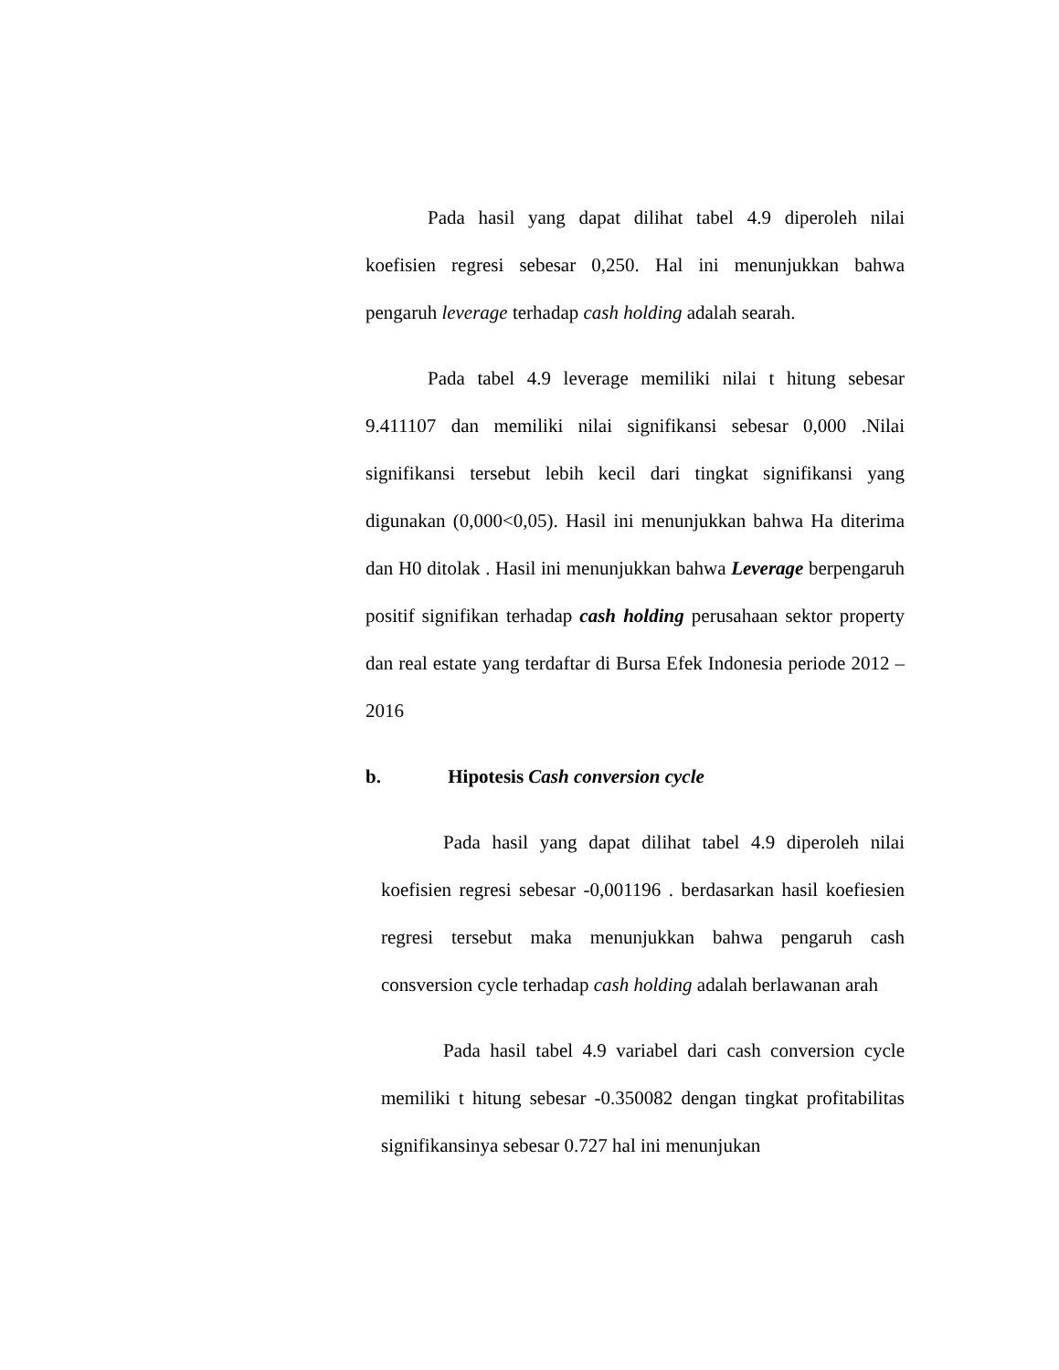Pada hasil yang dapat dilihat tabel 4.9 diperoleh nilai koefisien regresi sebesar 0,250. Hal ini menunjukkan bahwa pengaruh leverage terhadap cash holding adalah searah.
Pada tabel 4.9 leverage memiliki nilai t hitung sebesar 9.411107 dan memiliki nilai signifikansi sebesar 0,000 .Nilai signifikansi tersebut lebih kecil dari tingkat signifikansi yang digunakan (0,000<0,05). Hasil ini menunjukkan bahwa Ha diterima dan H0 ditolak . Hasil ini menunjukkan bahwa Leverage berpengaruh positif signifikan terhadap cash holding perusahaan sektor property dan real estate yang terdaftar di Bursa Efek Indonesia periode 2012 – 2016
b. Hipotesis Cash conversion cycle
Pada hasil yang dapat dilihat tabel 4.9 diperoleh nilai koefisien regresi sebesar -0,001196 . berdasarkan hasil koefiesien regresi tersebut maka menunjukkan bahwa pengaruh cash consversion cycle terhadap cash holding adalah berlawanan arah
Pada hasil tabel 4.9 variabel dari cash conversion cycle memiliki t hitung sebesar -0.350082 dengan tingkat profitabilitas signifikansinya sebesar 0.727 hal ini menunjukan